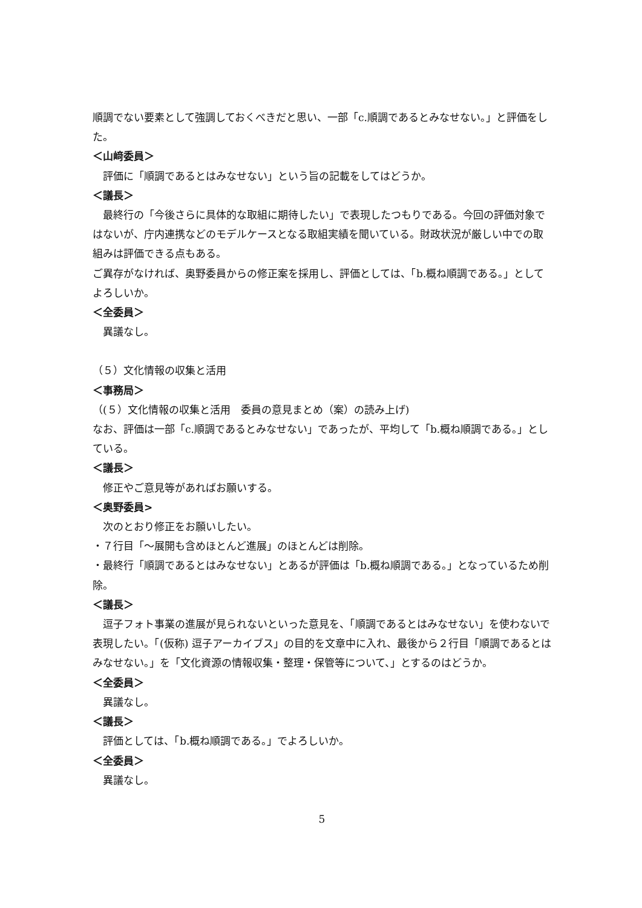順調でない要素として強調しておくべきだと思い、一部「c.順調であるとみなせない。」と評価をした。
＜山﨑委員＞
評価に「順調であるとはみなせない」という旨の記載をしてはどうか。
＜議長＞
最終行の「今後さらに具体的な取組に期待したい」で表現したつもりである。今回の評価対象ではないが、庁内連携などのモデルケースとなる取組実績を聞いている。財政状況が厳しい中での取組みは評価できる点もある。
ご異存がなければ、奥野委員からの修正案を採用し、評価としては、「b.概ね順調である。」としてよろしいか。
＜全委員＞
異議なし。
（５）文化情報の収集と活用
＜事務局＞
（(５）文化情報の収集と活用　委員の意見まとめ（案）の読み上げ)
なお、評価は一部「c.順調であるとみなせない」であったが、平均して「b.概ね順調である。」としている。
＜議長＞
修正やご意見等があればお願いする。
＜奥野委員>
次のとおり修正をお願いしたい。
・７行目「～展開も含めほとんど進展」のほとんどは削除。
・最終行「順調であるとはみなせない」とあるが評価は「b.概ね順調である。」となっているため削除。
＜議長＞
逗子フォト事業の進展が見られないといった意見を、「順調であるとはみなせない」を使わないで表現したい。「(仮称) 逗子アーカイブス」の目的を文章中に入れ、最後から２行目「順調であるとはみなせない。」を「文化資源の情報収集・整理・保管等について、」とするのはどうか。
＜全委員＞
異議なし。
＜議長＞
評価としては、「b.概ね順調である。」でよろしいか。
＜全委員＞
異議なし。
5